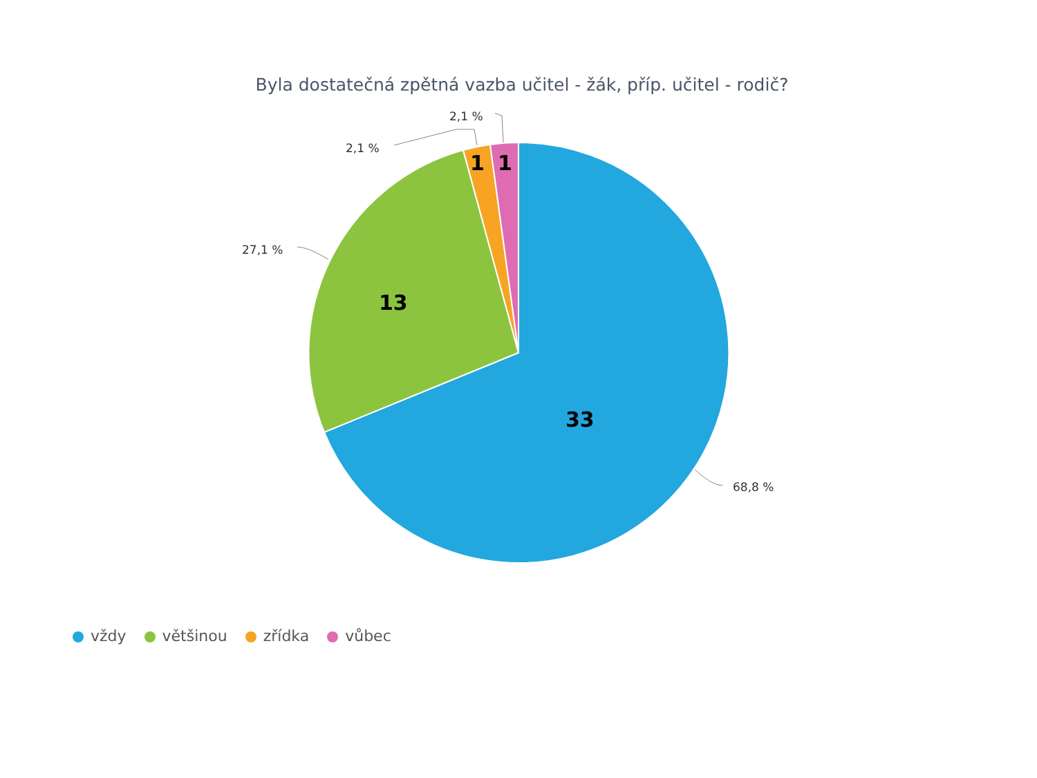Byla dostatečná zpětná vazba učitel - žák, příp. učitel - rodič?
68,8 %
27,1 %
2,1 %
2,1 %
33
13
1
1
vždy většinou zřídka vůbec